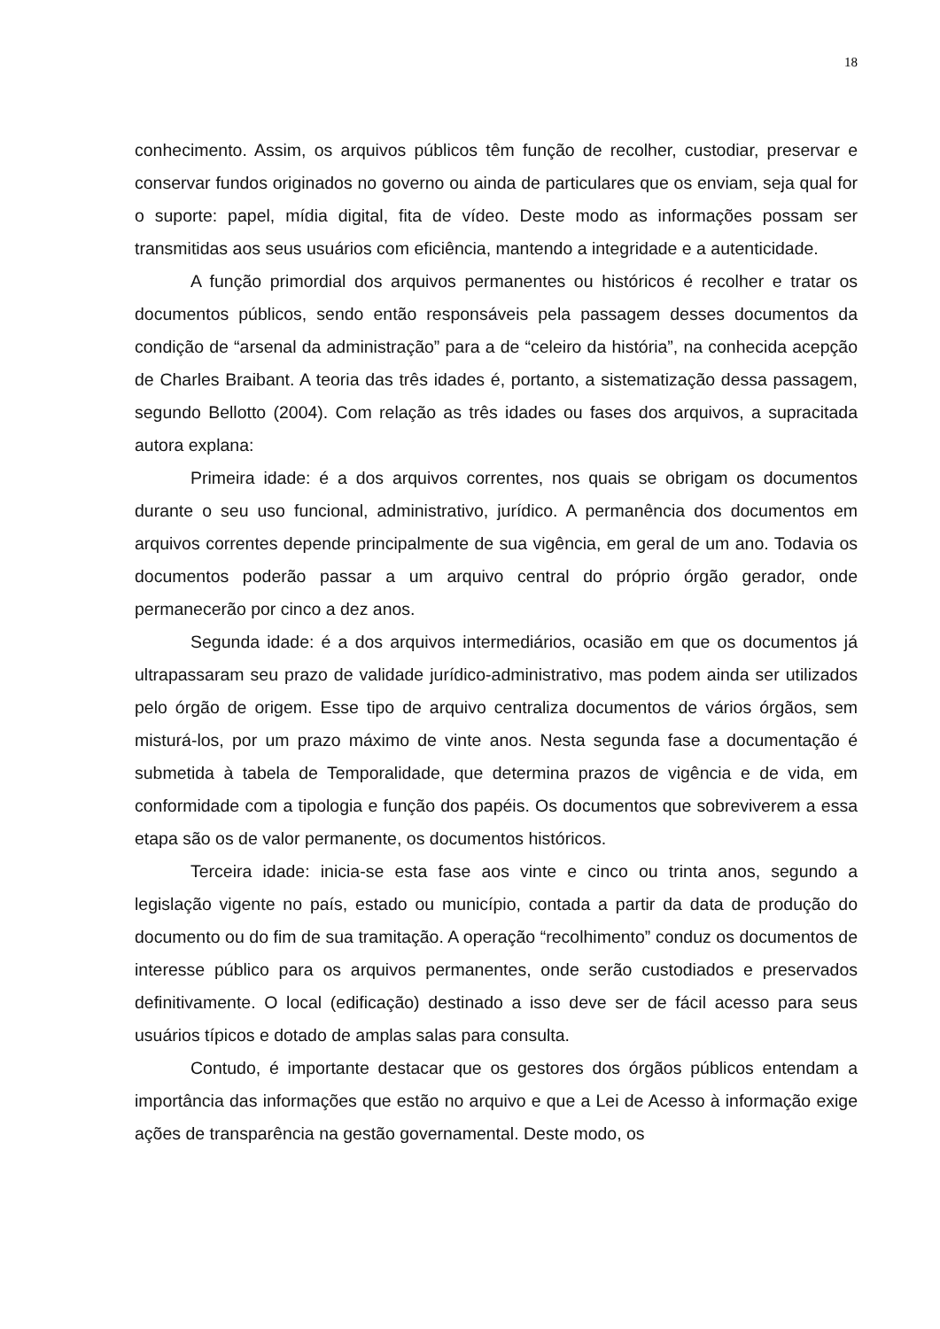18
conhecimento. Assim, os arquivos públicos têm função de recolher, custodiar, preservar e conservar fundos originados no governo ou ainda de particulares que os enviam, seja qual for o suporte: papel, mídia digital, fita de vídeo. Deste modo as informações possam ser transmitidas aos seus usuários com eficiência, mantendo a integridade e a autenticidade.
A função primordial dos arquivos permanentes ou históricos é recolher e tratar os documentos públicos, sendo então responsáveis pela passagem desses documentos da condição de “arsenal da administração” para a de “celeiro da história”, na conhecida acepção de Charles Braibant. A teoria das três idades é, portanto, a sistematização dessa passagem, segundo Bellotto (2004). Com relação as três idades ou fases dos arquivos, a supracitada autora explana:
Primeira idade: é a dos arquivos correntes, nos quais se obrigam os documentos durante o seu uso funcional, administrativo, jurídico. A permanência dos documentos em arquivos correntes depende principalmente de sua vigência, em geral de um ano. Todavia os documentos poderão passar a um arquivo central do próprio órgão gerador, onde permanecerão por cinco a dez anos.
Segunda idade: é a dos arquivos intermediários, ocasião em que os documentos já ultrapassaram seu prazo de validade jurídico-administrativo, mas podem ainda ser utilizados pelo órgão de origem. Esse tipo de arquivo centraliza documentos de vários órgãos, sem misturá-los, por um prazo máximo de vinte anos. Nesta segunda fase a documentação é submetida à tabela de Temporalidade, que determina prazos de vigência e de vida, em conformidade com a tipologia e função dos papéis. Os documentos que sobreviverem a essa etapa são os de valor permanente, os documentos históricos.
Terceira idade: inicia-se esta fase aos vinte e cinco ou trinta anos, segundo a legislação vigente no país, estado ou município, contada a partir da data de produção do documento ou do fim de sua tramitação. A operação “recolhimento” conduz os documentos de interesse público para os arquivos permanentes, onde serão custodiados e preservados definitivamente. O local (edificação) destinado a isso deve ser de fácil acesso para seus usuários típicos e dotado de amplas salas para consulta.
Contudo, é importante destacar que os gestores dos órgãos públicos entendam a importância das informações que estão no arquivo e que a Lei de Acesso à informação exige ações de transparência na gestão governamental. Deste modo, os